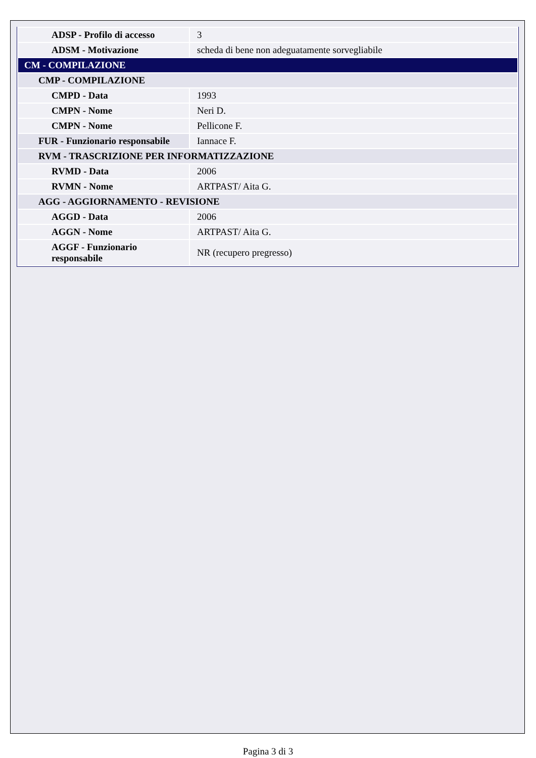| ADSP - Profilo di accesso | 3 |
| ADSM - Motivazione | scheda di bene non adeguatamente sorvegliabile |
| CM - COMPILAZIONE | |
| CMP - COMPILAZIONE | |
| CMPD - Data | 1993 |
| CMPN - Nome | Neri D. |
| CMPN - Nome | Pellicone F. |
| FUR - Funzionario responsabile | Iannace F. |
| RVM - TRASCRIZIONE PER INFORMATIZZAZIONE | |
| RVMD - Data | 2006 |
| RVMN - Nome | ARTPAST/ Aita G. |
| AGG - AGGIORNAMENTO - REVISIONE | |
| AGGD - Data | 2006 |
| AGGN - Nome | ARTPAST/ Aita G. |
| AGGF - Funzionario responsabile | NR (recupero pregresso) |
Pagina 3 di 3